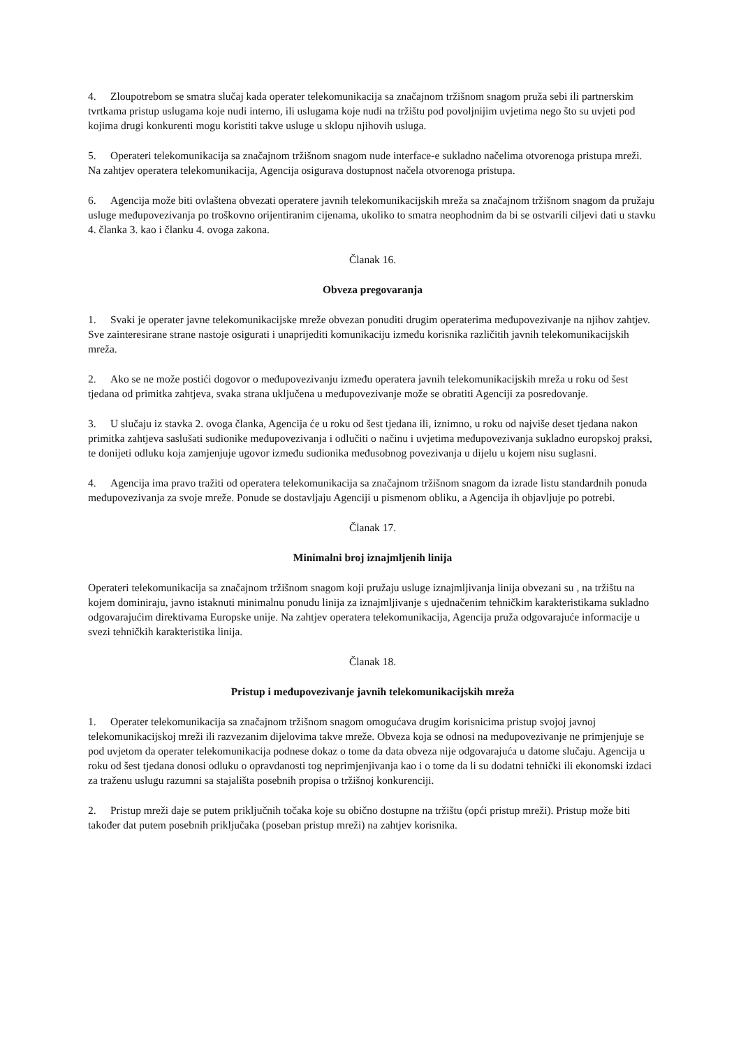4. Zloupotrebom se smatra slučaj kada operater telekomunikacija sa značajnom tržišnom snagom pruža sebi ili partnerskim tvrtkama pristup uslugama koje nudi interno, ili uslugama koje nudi na tržištu pod povoljnijim uvjetima nego što su uvjeti pod kojima drugi konkurenti mogu koristiti takve usluge u sklopu njihovih usluga.
5. Operateri telekomunikacija sa značajnom tržišnom snagom nude interface-e sukladno načelima otvorenoga pristupa mreži. Na zahtjev operatera telekomunikacija, Agencija osigurava dostupnost načela otvorenoga pristupa.
6. Agencija može biti ovlaštena obvezati operatere javnih telekomunikacijskih mreža sa značajnom tržišnom snagom da pružaju usluge međupovezivanja po troškovno orijentiranim cijenama, ukoliko to smatra neophodnim da bi se ostvarili ciljevi dati u stavku 4. članka 3. kao i članku 4. ovoga zakona.
Članak 16.
Obveza pregovaranja
1. Svaki je operater javne telekomunikacijske mreže obvezan ponuditi drugim operaterima međupovezivanje na njihov zahtjev. Sve zainteresirane strane nastoje osigurati i unaprijediti komunikaciju između korisnika različitih javnih telekomunikacijskih mreža.
2. Ako se ne može postići dogovor o međupovezivanju između operatera javnih telekomunikacijskih mreža u roku od šest tjedana od primitka zahtjeva, svaka strana uključena u međupovezivanje može se obratiti Agenciji za posredovanje.
3. U slučaju iz stavka 2. ovoga članka, Agencija će u roku od šest tjedana ili, iznimno, u roku od najviše deset tjedana nakon primitka zahtjeva saslušati sudionike međupovezivanja i odlučiti o načinu i uvjetima međupovezivanja sukladno europskoj praksi, te donijeti odluku koja zamjenjuje ugovor između sudionika međusobnog povezivanja u dijelu u kojem nisu suglasni.
4. Agencija ima pravo tražiti od operatera telekomunikacija sa značajnom tržišnom snagom da izrade listu standardnih ponuda međupovezivanja za svoje mreže. Ponude se dostavljaju Agenciji u pismenom obliku, a Agencija ih objavljuje po potrebi.
Članak 17.
Minimalni broj iznajmljenih linija
Operateri telekomunikacija sa značajnom tržišnom snagom koji pružaju usluge iznajmljivanja linija obvezani su , na tržištu na kojem dominiraju, javno istaknuti minimalnu ponudu linija za iznajmljivanje s ujednačenim tehničkim karakteristikama sukladno odgovarajućim direktivama Europske unije. Na zahtjev operatera telekomunikacija, Agencija pruža odgovarajuće informacije u svezi tehničkih karakteristika linija.
Članak 18.
Pristup i međupovezivanje javnih telekomunikacijskih mreža
1. Operater telekomunikacija sa značajnom tržišnom snagom omogućava drugim korisnicima pristup svojoj javnoj telekomunikacijskoj mreži ili razvezanim dijelovima takve mreže. Obveza koja se odnosi na međupovezivanje ne primjenjuje se pod uvjetom da operater telekomunikacija podnese dokaz o tome da data obveza nije odgovarajuća u datome slučaju. Agencija u roku od šest tjedana donosi odluku o opravdanosti tog neprimjenjivanja kao i o tome da li su dodatni tehnički ili ekonomski izdaci za traženu uslugu razumni sa stajališta posebnih propisa o tržišnoj konkurenciji.
2. Pristup mreži daje se putem priključnih točaka koje su obično dostupne na tržištu (opći pristup mreži). Pristup može biti također dat putem posebnih priključaka (poseban pristup mreži) na zahtjev korisnika.